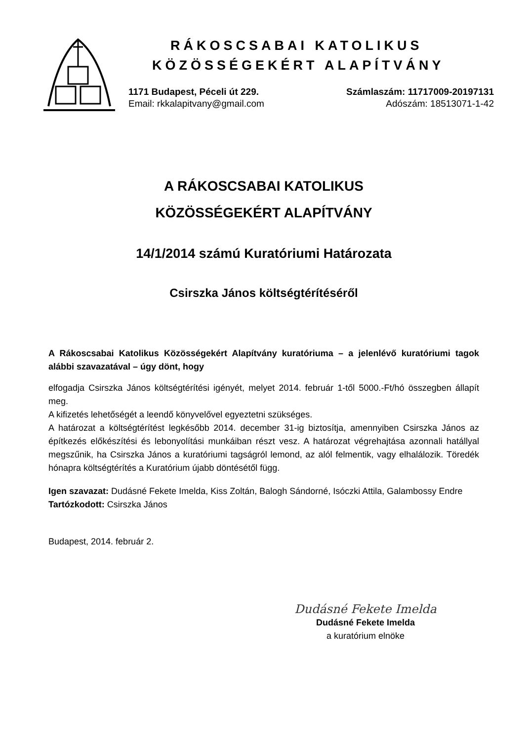RÁKOSCSABAI KATOLIKUS
KÖZÖSSÉGEKÉRT ALAPÍTVÁNY
1171 Budapest, Péceli út 229.
Email: rkkalapitvany@gmail.com
Számlaszám: 11717009-20197131
Adószám: 18513071-1-42
A RÁKOSCSABAI KATOLIKUS
KÖZÖSSÉGEKÉRT ALAPÍTVÁNY
14/1/2014 számú Kuratóriumi Határozata
Csirszka János költségtérítéséről
A Rákoscsabai Katolikus Közösségekért Alapítvány kuratóriuma – a jelenlévő kuratóriumi tagok alábbi szavazatával – úgy dönt, hogy
elfogadja Csirszka János költségtérítési igényét, melyet 2014. február 1-től 5000.-Ft/hó összegben állapít meg.
A kifizetés lehetőségét a leendő könyvelővel egyeztetni szükséges.
A határozat a költségtérítést legkésőbb 2014. december 31-ig biztosítja, amennyiben Csirszka János az építkezés előkészítési és lebonyolítási munkáiban részt vesz. A határozat végrehajtása azonnali hatállyal megszűnik, ha Csirszka János a kuratóriumi tagságról lemond, az alól felmentik, vagy elhalálozik. Töredék hónapra költségtérítés a Kuratórium újabb döntésétől függ.
Igen szavazat: Dudásné Fekete Imelda, Kiss Zoltán, Balogh Sándorné, Isóczki Attila, Galambossy Endre
Tartózkodott: Csirszka János
Budapest, 2014. február 2.
Dudásné Fekete Imelda
Dudásné Fekete Imelda
a kuratórium elnöke